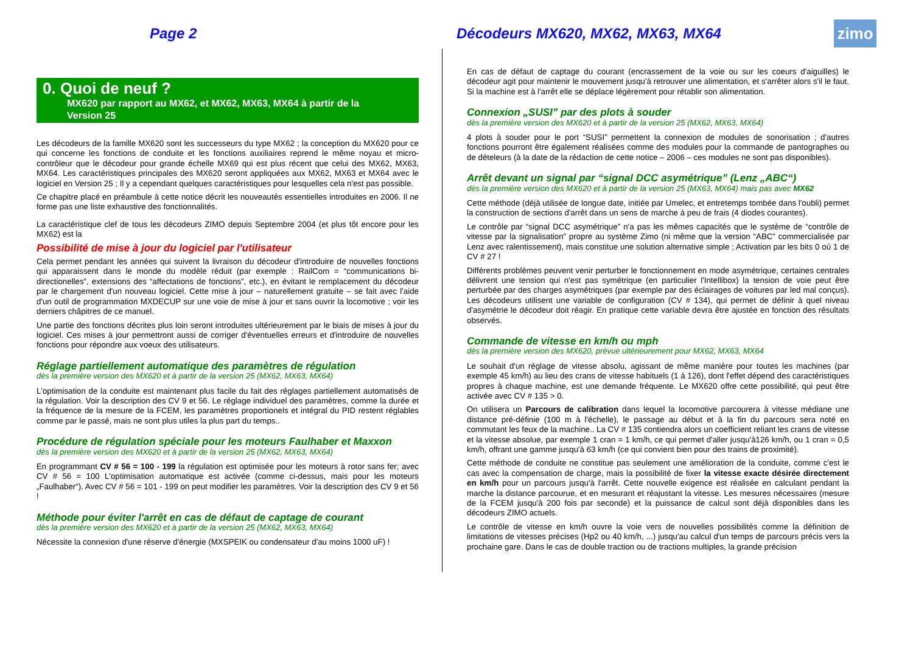Page 2
Décodeurs MX620, MX62, MX63, MX64
zimo
0. Quoi de neuf ?
MX620 par rapport au MX62, et MX62, MX63, MX64 à partir de la
Version 25
Les décodeurs de la famille MX620 sont les successeurs du type MX62 ; la conception du MX620 pour ce qui concerne les fonctions de conduite et les fonctions auxiliaires reprend le même noyau et micro-contrôleur que le décodeur pour grande échelle MX69 qui est plus récent que celui des MX62, MX63, MX64. Les caractéristiques principales des MX620 seront appliquées aux MX62, MX63 et MX64 avec le logiciel en Version 25 ; Il y a cependant quelques caractéristiques pour lesquelles cela n'est pas possible.
Ce chapitre placé en préambule à cette notice décrit les nouveautés essentielles introduites en 2006. Il ne forme pas une liste exhaustive des fonctionnalités.
La caractéristique clef de tous les décodeurs ZIMO depuis Septembre 2004 (et plus tôt encore pour les MX62) est la
Possibilité de mise à jour du logiciel par l'utilisateur
Cela permet pendant les années qui suivent la livraison du décodeur d'introduire de nouvelles fonctions qui apparaissent dans le monde du modèle réduit (par exemple : RailCom = “communications bi-directionelles”, extensions des “affectations de fonctions”, etc.), en évitant le remplacement du décodeur par le chargement d'un nouveau logiciel. Cette mise à jour – naturellement gratuite – se fait avec l'aide d'un outil de programmation MXDECUP sur une voie de mise à jour et sans ouvrir la locomotive ; voir les derniers châpitres de ce manuel.
Une partie des fonctions décrites plus loin seront introduites ultérieurement par le biais de mises à jour du logiciel. Ces mises à jour permettront aussi de corriger d'éventuelles erreurs et d'introduire de nouvelles fonctions pour répondre aux voeux des utilisateurs.
Réglage partiellement automatique des paramètres de régulation
dès la première version des MX620 et à partir de la version 25 (MX62, MX63, MX64)
L'optimisation de la conduite est maintenant plus facile du fait des réglages partiellement automatisés de la régulation. Voir la description des CV 9 et 56. Le réglage individuel des paramètres, comme la durée et la fréquence de la mesure de la FCEM, les paramètres proportionels et intégral du PID restent réglables comme par le passé, mais ne sont plus utiles la plus part du temps..
Procédure de régulation spéciale pour les moteurs Faulhaber et Maxxon
dès la première version des MX620 et à partir de la version 25 (MX62, MX63, MX64)
En programmant CV # 56 = 100 - 199 la régulation est optimisée pour les moteurs à rotor sans fer; avec CV # 56 = 100 L'optimisation automatique est activée (comme ci-dessus, mais pour les moteurs „Faulhaber“). Avec CV # 56 = 101 - 199 on peut modifier les paramètres. Voir la description des CV 9 et 56 !
Méthode pour éviter l'arrêt en cas de défaut de captage de courant
dès la première version des MX620 et à partir de la version 25 (MX62, MX63, MX64)
Nécessite la connexion d'une réserve d'énergie (MXSPEIK ou condensateur d'au moins 1000 uF) !
En cas de défaut de captage du courant (encrassement de la voie ou sur les coeurs d'aiguilles) le décodeur agit pour maintenir le mouvement jusqu'à retrouver une alimentation, et s'arrêter alors s'il le faut. Si la machine est à l'arrêt elle se déplace légèrement pour rétablir son alimentation.
Connexion „SUSI” par des plots à souder
dès la première version des MX620 et à partir de la version 25 (MX62, MX63, MX64)
4 plots à souder pour le port “SUSI” permettent la connexion de modules de sonorisation ; d'autres fonctions pourront être également réalisées comme des modules pour la commande de pantographes ou de dételeurs (à la date de la rédaction de cette notice – 2006 – ces modules ne sont pas disponibles).
Arrêt devant un signal par “signal DCC asymétrique” (Lenz „ABC“)
dès la première version des MX620 et à partir de la version 25 (MX63, MX64) mais pas avec MX62
Cette méthode (déjà utilisée de longue date, initiée par Umelec, et entretemps tombée dans l'oubli) permet la construction de sections d'arrêt dans un sens de marche à peu de frais (4 diodes courantes).
Le contrôle par “signal DCC asymétrique” n'a pas les mêmes capacités que le système de “contrôle de vitesse par la signalisation” propre au système Zimo (ni même que la version “ABC” commercialisée par Lenz avec ralentissement), mais constitue une solution alternative simple ; Activation par les bits 0 où 1 de CV # 27 !
Différents problèmes peuvent venir perturber le fonctionnement en mode asymétrique, certaines centrales délivrent une tension qui n'est pas symétrique (en particulier l'Intellibox) la tension de voie peut être perturbée par des charges asymétriques (par exemple par des éclairages de voitures par led mal conçus). Les décodeurs utilisent une variable de configuration (CV # 134), qui permet de définir à quel niveau d'asymétrie le décodeur doit réagir. En pratique cette variable devra être ajustée en fonction des résultats observés.
Commande de vitesse en km/h ou mph
dès la première version des MX620, prévue ultérieurement pour MX62, MX63, MX64
Le souhait d'un réglage de vitesse absolu, agissant de même manière pour toutes les machines (par exemple 45 km/h) au lieu des crans de vitesse habituels (1 à 126), dont l'effet dépend des caractéristiques propres à chaque machine, est une demande fréquente. Le MX620 offre cette possibilité, qui peut être activée avec CV # 135 > 0.
On utilisera un Parcours de calibration dans lequel la locomotive parcourera à vitesse médiane une distance pré-définie (100 m à l'échelle), le passage au début et à la fin du parcours sera noté en commutant les feux de la machine.. La CV # 135 contiendra alors un coefficient reliant les crans de vitesse et la vitesse absolue, par exemple 1 cran = 1 km/h, ce qui permet d'aller jusqu'à126 km/h, ou 1 cran = 0,5 km/h, offrant une gamme jusqu'à 63 km/h (ce qui convient bien pour des trains de proximité).
Cette méthode de conduite ne constitue pas seulement une amélioration de la conduite, comme c'est le cas avec la compensation de charge, mais la possibilité de fixer la vitesse exacte désirée directement en km/h pour un parcours jusqu'à l'arrêt. Cette nouvelle exigence est réalisée en calculant pendant la marche la distance parcourue, et en mesurant et réajustant la vitesse. Les mesures nécessaires (mesure de la FCEM jusqu'à 200 fois par seconde) et la puissance de calcul sont déjà disponibles dans les décodeurs ZIMO actuels.
Le contrôle de vitesse en km/h ouvre la voie vers de nouvelles possibilités comme la définition de limitations de vitesses précises (Hp2 ou 40 km/h, ...) jusqu'au calcul d'un temps de parcours précis vers la prochaine gare. Dans le cas de double traction ou de tractions multiples, la grande précision